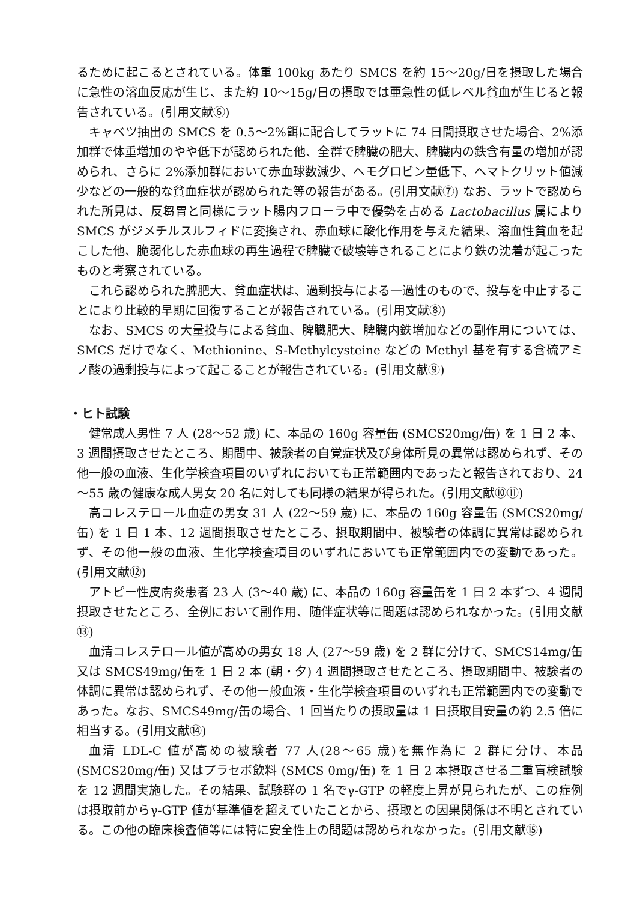るために起こるとされている。体重 100kg あたり SMCS を約 15～20g/日を摂取した場合に急性の溶血反応が生じ、また約 10～15g/日の摂取では亜急性の低レベル貧血が生じると報告されている。(引用文献⑥)
キャベツ抽出の SMCS を 0.5～2%餌に配合してラットに 74 日間摂取させた場合、2%添加群で体重増加のやや低下が認められた他、全群で脾臓の肥大、脾臓内の鉄含有量の増加が認められ、さらに 2%添加群において赤血球数減少、ヘモグロビン量低下、ヘマトクリット値減少などの一般的な貧血症状が認められた等の報告がある。(引用文献⑦) なお、ラットで認められた所見は、反芻胃と同様にラット腸内フローラ中で優勢を占める Lactobacillus 属により SMCS がジメチルスルフィドに変換され、赤血球に酸化作用を与えた結果、溶血性貧血を起こした他、脆弱化した赤血球の再生過程で脾臓で破壊等されることにより鉄の沈着が起こったものと考察されている。
これら認められた脾肥大、貧血症状は、過剰投与による一過性のもので、投与を中止することにより比較的早期に回復することが報告されている。(引用文献⑧)
なお、SMCS の大量投与による貧血、脾臓肥大、脾臓内鉄増加などの副作用については、SMCS だけでなく、Methionine、S-Methylcysteine などの Methyl 基を有する含硫アミノ酸の過剰投与によって起こることが報告されている。(引用文献⑨)
・ヒト試験
健常成人男性 7 人 (28～52 歳) に、本品の 160g 容量缶 (SMCS20mg/缶) を 1 日 2 本、3 週間摂取させたところ、期間中、被験者の自覚症状及び身体所見の異常は認められず、その他一般の血液、生化学検査項目のいずれにおいても正常範囲内であったと報告されており、24～55 歳の健康な成人男女 20 名に対しても同様の結果が得られた。(引用文献⑩⑪)
高コレステロール血症の男女 31 人 (22～59 歳) に、本品の 160g 容量缶 (SMCS20mg/缶) を 1 日 1 本、12 週間摂取させたところ、摂取期間中、被験者の体調に異常は認められず、その他一般の血液、生化学検査項目のいずれにおいても正常範囲内での変動であった。(引用文献⑫)
アトピー性皮膚炎患者 23 人 (3～40 歳) に、本品の 160g 容量缶を 1 日 2 本ずつ、4 週間摂取させたところ、全例において副作用、随伴症状等に問題は認められなかった。(引用文献⑬)
血清コレステロール値が高めの男女 18 人 (27～59 歳) を 2 群に分けて、SMCS14mg/缶又は SMCS49mg/缶を 1 日 2 本 (朝・夕) 4 週間摂取させたところ、摂取期間中、被験者の体調に異常は認められず、その他一般血液・生化学検査項目のいずれも正常範囲内での変動であった。なお、SMCS49mg/缶の場合、1 回当たりの摂取量は 1 日摂取目安量の約 2.5 倍に相当する。(引用文献⑭)
血清 LDL-C 値が高めの被験者 77 人(28～65 歳)を無作為に 2 群に分け、本品(SMCS20mg/缶) 又はプラセボ飲料 (SMCS 0mg/缶) を 1 日 2 本摂取させる二重盲検試験を 12 週間実施した。その結果、試験群の 1 名でγ-GTP の軽度上昇が見られたが、この症例は摂取前からγ-GTP 値が基準値を超えていたことから、摂取との因果関係は不明とされている。この他の臨床検査値等には特に安全性上の問題は認められなかった。(引用文献⑮)